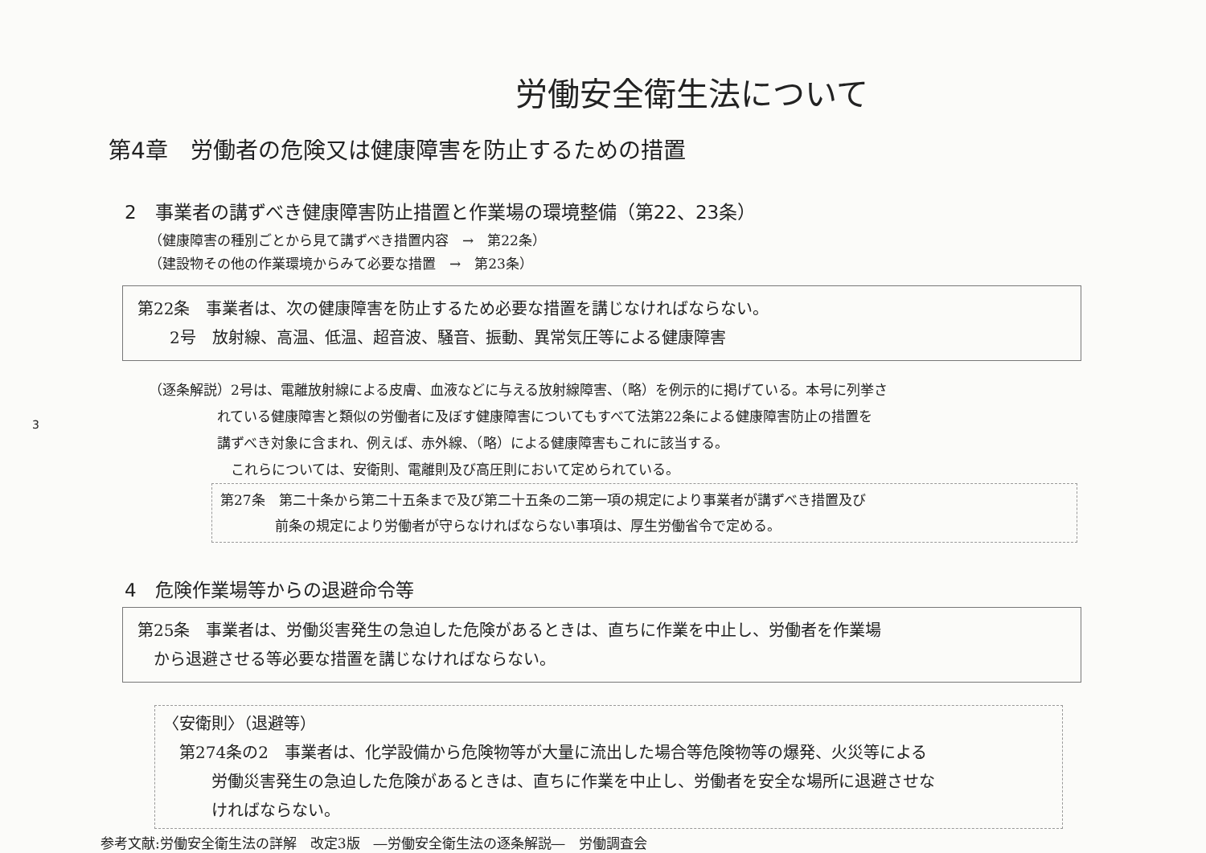3
労働安全衛生法について
第4章　労働者の危険又は健康障害を防止するための措置
2　事業者の講ずべき健康障害防止措置と作業場の環境整備（第22、23条）
（健康障害の種別ごとから見て講ずべき措置内容　→　第22条）
（建設物その他の作業環境からみて必要な措置　→　第23条）
第22条　事業者は、次の健康障害を防止するため必要な措置を講じなければならない。
　　2号　放射線、高温、低温、超音波、騒音、振動、異常気圧等による健康障害
（逐条解説）2号は、電離放射線による皮膚、血液などに与える放射線障害、（略）を例示的に掲げている。本号に列挙さ
れている健康障害と類似の労働者に及ぼす健康障害についてもすべて法第22条による健康障害防止の措置を
講ずべき対象に含まれ、例えば、赤外線、（略）による健康障害もこれに該当する。
　これらについては、安衛則、電離則及び高圧則において定められている。
第27条　第二十条から第二十五条まで及び第二十五条の二第一項の規定により事業者が講ずべき措置及び
　　　　前条の規定により労働者が守らなければならない事項は、厚生労働省令で定める。
4　危険作業場等からの退避命令等
第25条　事業者は、労働災害発生の急迫した危険があるときは、直ちに作業を中止し、労働者を作業場
　から退避させる等必要な措置を講じなければならない。
〈安衛則〉（退避等）
　第274条の2　事業者は、化学設備から危険物等が大量に流出した場合等危険物等の爆発、火災等による
　　　労働災害発生の急迫した危険があるときは、直ちに作業を中止し、労働者を安全な場所に退避させな
　　　ければならない。
参考文献:労働安全衛生法の詳解　改定3版　―労働安全衛生法の逐条解説―　労働調査会